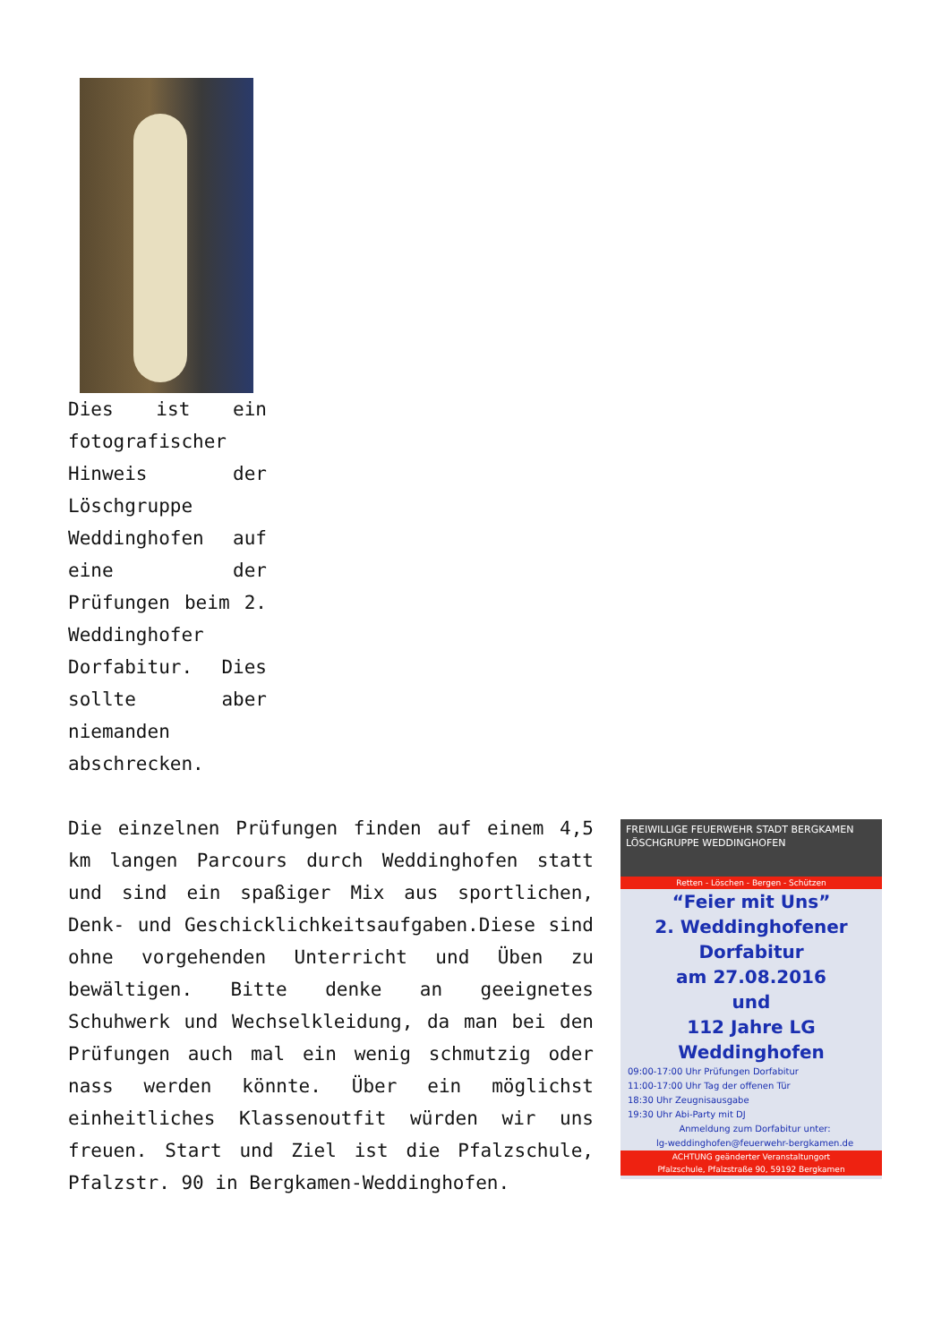Dies ist ein fotografischer Hinweis der Löschgruppe Weddinghofen auf eine der Prüfungen beim 2. Weddinghofer Dorfabitur. Dies sollte aber niemanden abschrecken.
FREIWILLIGE FEUERWEHR STADT BERGKAMEN
LÖSCHGRUPPE WEDDINGHOFEN
Retten - Löschen - Bergen - Schützen
“Feier mit Uns”
2. Weddinghofener Dorfabitur
am 27.08.2016
und
112 Jahre LG Weddinghofen
09:00-17:00 Uhr Prüfungen Dorfabitur
11:00-17:00 Uhr Tag der offenen Tür
18:30 Uhr Zeugnisausgabe
19:30 Uhr Abi-Party mit DJ
Anmeldung zum Dorfabitur unter:
lg-weddinghofen@feuerwehr-bergkamen.de
ACHTUNG geänderter Veranstaltungort
Pfalzschule, Pfalzstraße 90, 59192 Bergkamen
Die einzelnen Prüfungen finden auf einem 4,5 km langen Parcours durch Weddinghofen statt und sind ein spaßiger Mix aus sportlichen, Denk- und Geschicklichkeitsaufgaben.Diese sind ohne vorgehenden Unterricht und Üben zu bewältigen. Bitte denke an geeignetes Schuhwerk und Wechselkleidung, da man bei den Prüfungen auch mal ein wenig schmutzig oder nass werden könnte. Über ein möglichst einheitliches Klassenoutfit würden wir uns freuen. Start und Ziel ist die Pfalzschule, Pfalzstr. 90 in Bergkamen-Weddinghofen.